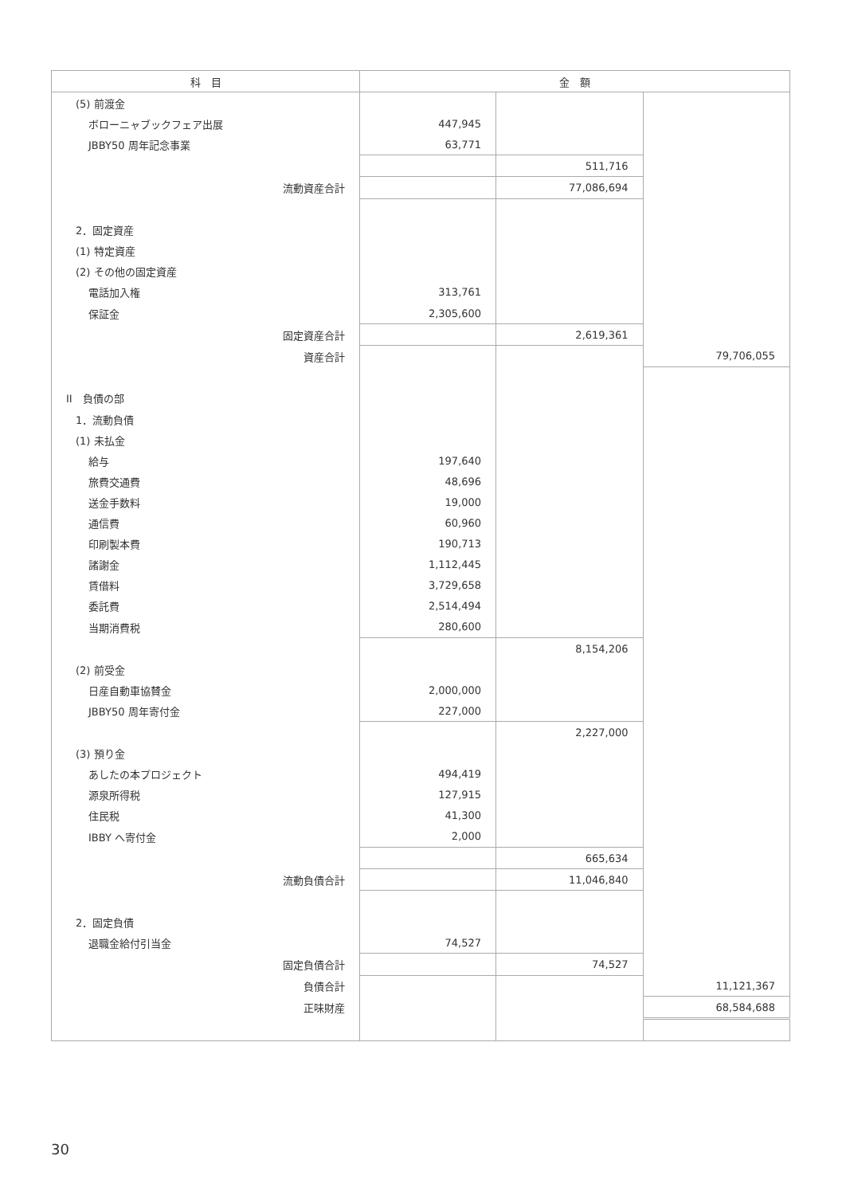| 科 目 | 金 額 | | |
| --- | --- | --- | --- |
| (5) 前渡金 | | | |
| ボローニャブックフェア出展 | 447,945 | | |
| JBBY50 周年記念事業 | 63,771 | | |
| | | 511,716 | |
| 流動資産合計 | | 77,086,694 | |
| 2．固定資産 | | | |
| (1) 特定資産 | | | |
| (2) その他の固定資産 | | | |
| 電話加入権 | 313,761 | | |
| 保証金 | 2,305,600 | | |
| 固定資産合計 | | 2,619,361 | |
| 資産合計 | | | 79,706,055 |
| II 負債の部 | | | |
| 1．流動負債 | | | |
| (1) 未払金 | | | |
| 給与 | 197,640 | | |
| 旅費交通費 | 48,696 | | |
| 送金手数料 | 19,000 | | |
| 通信費 | 60,960 | | |
| 印刷製本費 | 190,713 | | |
| 諸謝金 | 1,112,445 | | |
| 賃借料 | 3,729,658 | | |
| 委託費 | 2,514,494 | | |
| 当期消費税 | 280,600 | | |
| | | 8,154,206 | |
| (2) 前受金 | | | |
| 日産自動車協賛金 | 2,000,000 | | |
| JBBY50 周年寄付金 | 227,000 | | |
| | | 2,227,000 | |
| (3) 預り金 | | | |
| あしたの本プロジェクト | 494,419 | | |
| 源泉所得税 | 127,915 | | |
| 住民税 | 41,300 | | |
| IBBY へ寄付金 | 2,000 | | |
| | | 665,634 | |
| 流動負債合計 | | 11,046,840 | |
| 2．固定負債 | | | |
| 退職金給付引当金 | 74,527 | | |
| 固定負債合計 | | 74,527 | |
| 負債合計 | | | 11,121,367 |
| 正味財産 | | | 68,584,688 |
30